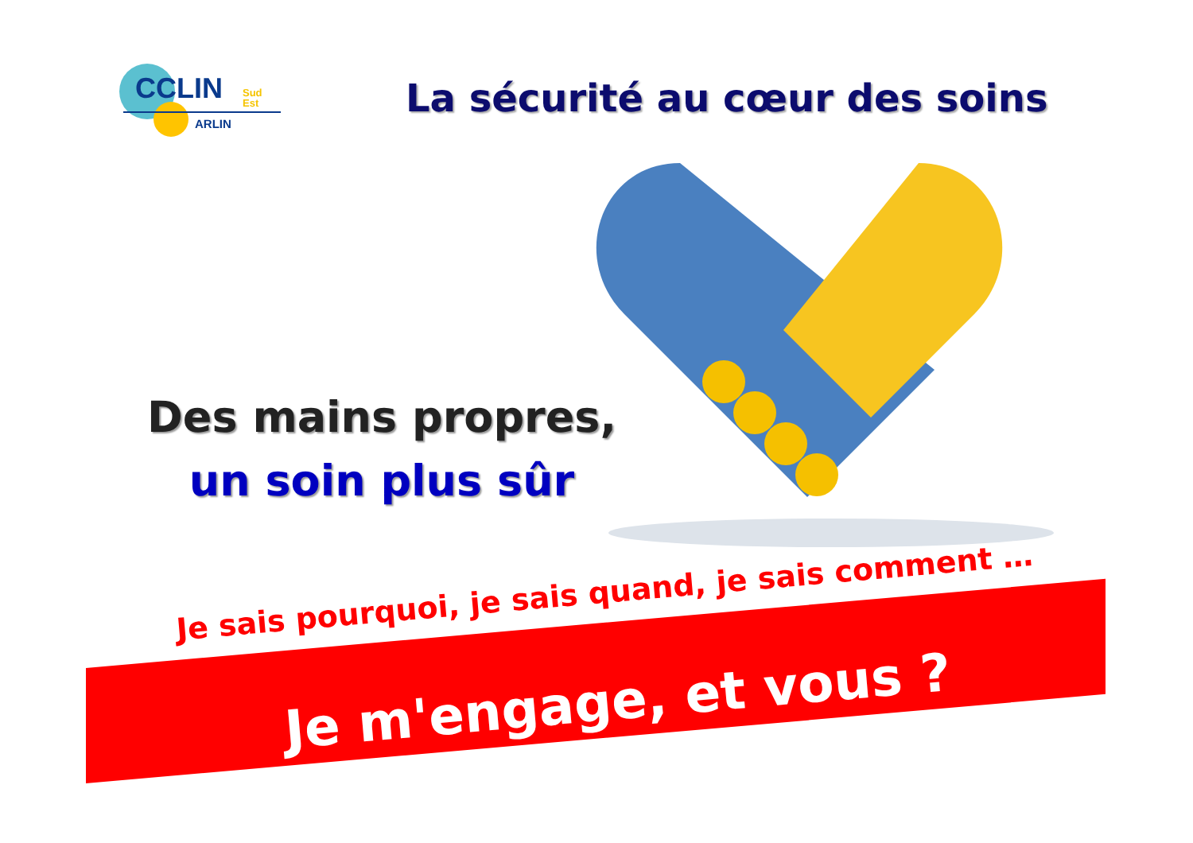CCLIN
Sud
Est
ARLIN
La sécurité au cœur des soins
Des mains propres,
un soin plus sûr
Je sais pourquoi, je sais quand, je sais comment …
Je m'engage, et vous ?